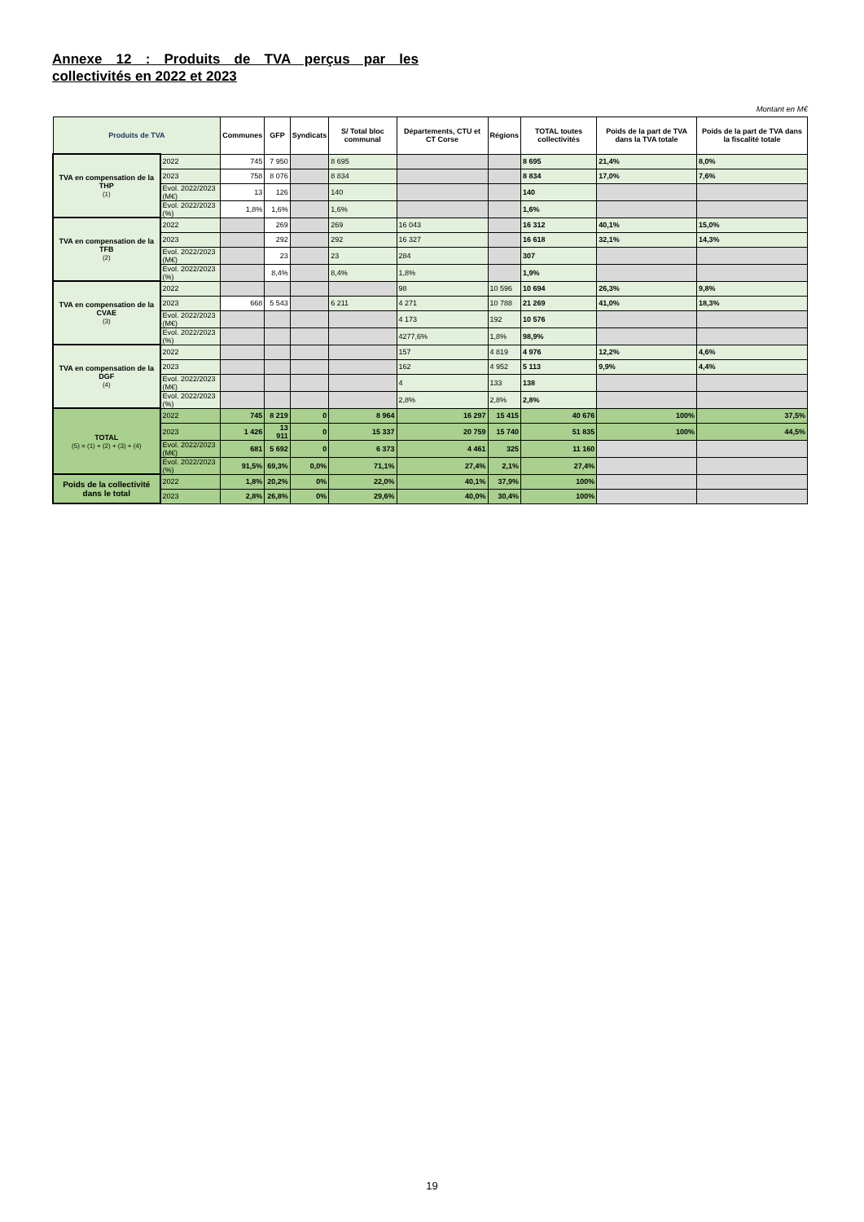Annexe 12 : Produits de TVA perçus par les collectivités en 2022 et 2023
Montant en M€
| Produits de TVA | | Communes | GFP | Syndicats | S/ Total bloc communal | Départements, CTU et CT Corse | Régions | TOTAL toutes collectivités | Poids de la part de TVA dans la TVA totale | Poids de la part de TVA dans la fiscalité totale |
| --- | --- | --- | --- | --- | --- | --- | --- | --- | --- | --- |
| TVA en compensation de la THP (1) | 2022 | 745 | 7 950 | | 8 695 | | | 8 695 | 21,4% | 8,0% |
| | 2023 | 758 | 8 076 | | 8 834 | | | 8 834 | 17,0% | 7,6% |
| | Evol. 2022/2023 (M€) | 13 | 126 | | 140 | | | 140 | | |
| | Evol. 2022/2023 (%) | 1,8% | 1,6% | | 1,6% | | | 1,6% | | |
| TVA en compensation de la TFB (2) | 2022 | | 269 | | 269 | 16 043 | | 16 312 | 40,1% | 15,0% |
| | 2023 | | 292 | | 292 | 16 327 | | 16 618 | 32,1% | 14,3% |
| | Evol. 2022/2023 (M€) | | 23 | | 23 | 284 | | 307 | | |
| | Evol. 2022/2023 (%) | | 8,4% | | 8,4% | 1,8% | | 1,9% | | |
| TVA en compensation de la CVAE (3) | 2022 | | | | | 98 | 10 596 | 10 694 | 26,3% | 9,8% |
| | 2023 | 668 | 5 543 | | 6 211 | 4 271 | 10 788 | 21 269 | 41,0% | 18,3% |
| | Evol. 2022/2023 (M€) | | | | | 4 173 | 192 | 10 576 | | |
| | Evol. 2022/2023 (%) | | | | | 4277,6% | 1,8% | 98,9% | | |
| TVA en compensation de la DGF (4) | 2022 | | | | | 157 | 4 819 | 4 976 | 12,2% | 4,6% |
| | 2023 | | | | | 162 | 4 952 | 5 113 | 9,9% | 4,4% |
| | Evol. 2022/2023 (M€) | | | | | 4 | 133 | 138 | | |
| | Evol. 2022/2023 (%) | | | | | 2,8% | 2,8% | 2,8% | | |
| TOTAL (5) = (1) + (2) + (3) + (4) | 2022 | 745 | 8 219 | 0 | 8 964 | 16 297 | 15 415 | 40 676 | 100% | 37,5% |
| | 2023 | 1 426 | 13 911 | 0 | 15 337 | 20 759 | 15 740 | 51 835 | 100% | 44,5% |
| | Evol. 2022/2023 (M€) | 681 | 5 692 | 0 | 6 373 | 4 461 | 325 | 11 160 | | |
| | Evol. 2022/2023 (%) | 91,5% | 69,3% | 0,0% | 71,1% | 27,4% | 2,1% | 27,4% | | |
| Poids de la collectivité dans le total | 2022 | 1,8% | 20,2% | 0% | 22,0% | 40,1% | 37,9% | 100% | | |
| | 2023 | 2,8% | 26,8% | 0% | 29,6% | 40,0% | 30,4% | 100% | | |
19